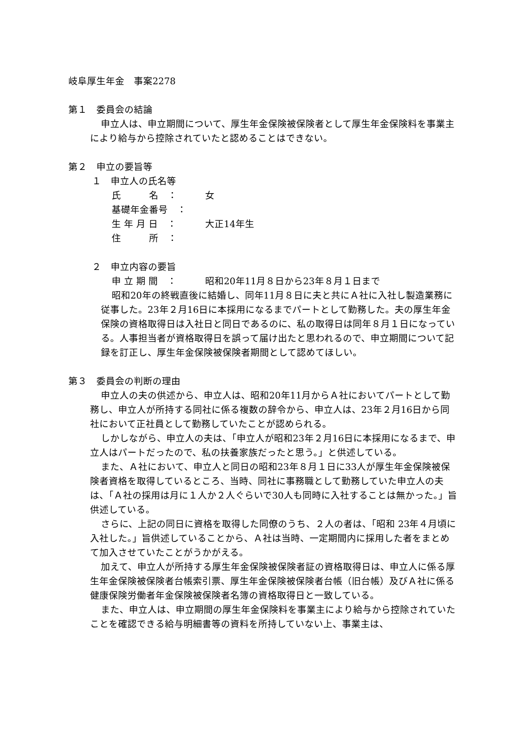岐阜厚生年金　事案2278
第１　委員会の結論
申立人は、申立期間について、厚生年金保険被保険者として厚生年金保険料を事業主により給与から控除されていたと認めることはできない。
第２　申立の要旨等
１　申立人の氏名等
氏　　　名　： 女
基礎年金番号　：
生 年 月 日　： 大正14年生
住　　　所　：
２　申立内容の要旨
申 立 期 間　： 昭和20年11月８日から23年８月１日まで
昭和20年の終戦直後に結婚し、同年11月８日に夫と共にＡ社に入社し製造業務に従事した。23年２月16日に本採用になるまでパートとして勤務した。夫の厚生年金保険の資格取得日は入社日と同日であるのに、私の取得日は同年８月１日になっている。人事担当者が資格取得日を誤って届け出たと思われるので、申立期間について記録を訂正し、厚生年金保険被保険者期間として認めてほしい。
第３　委員会の判断の理由
申立人の夫の供述から、申立人は、昭和20年11月からＡ社においてパートとして勤務し、申立人が所持する同社に係る複数の辞令から、申立人は、23年２月16日から同社において正社員として勤務していたことが認められる。
しかしながら、申立人の夫は、「申立人が昭和23年２月16日に本採用になるまで、申立人はパートだったので、私の扶養家族だったと思う。」と供述している。
また、Ａ社において、申立人と同日の昭和23年８月１日に33人が厚生年金保険被保険者資格を取得しているところ、当時、同社に事務職として勤務していた申立人の夫は、「Ａ社の採用は月に１人か２人ぐらいで30人も同時に入社することは無かった。」旨供述している。
さらに、上記の同日に資格を取得した同僚のうち、２人の者は、「昭和 23年４月頃に入社した。」旨供述していることから、Ａ社は当時、一定期間内に採用した者をまとめて加入させていたことがうかがえる。
加えて、申立人が所持する厚生年金保険被保険者証の資格取得日は、申立人に係る厚生年金保険被保険者台帳索引票、厚生年金保険被保険者台帳（旧台帳）及びＡ社に係る健康保険労働者年金保険被保険者名簿の資格取得日と一致している。
また、申立人は、申立期間の厚生年金保険料を事業主により給与から控除されていたことを確認できる給与明細書等の資料を所持していない上、事業主は、